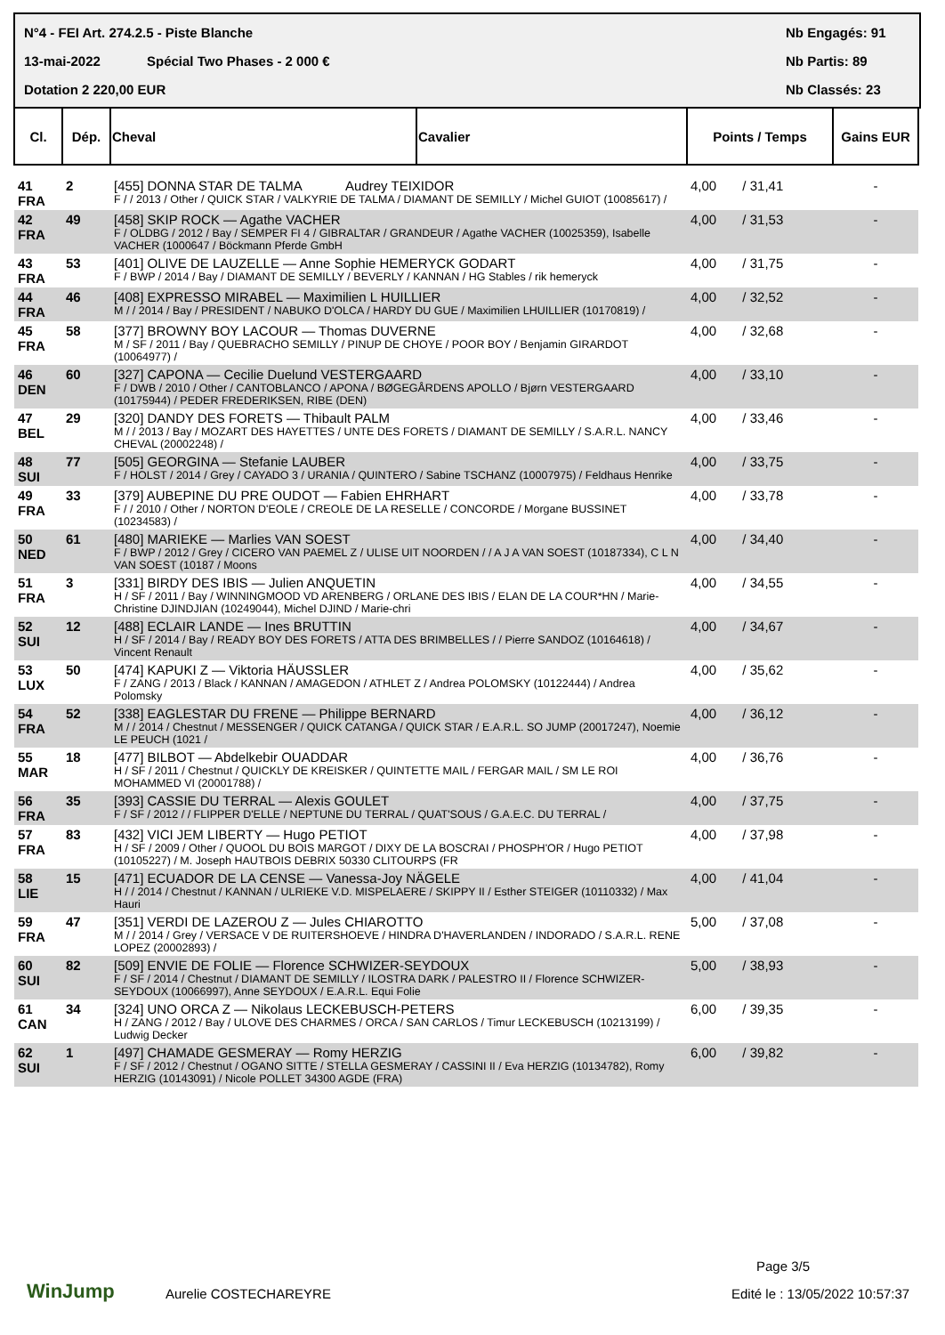N°4 - FEI Art. 274.2.5 - Piste Blanche
Nb Engagés: 91
13-mai-2022 Spécial Two Phases - 2 000 € Nb Partis: 89
Dotation 2 220,00 EUR Nb Classés: 23
| Cl. | Dép. | Cheval | Cavalier | Points / Temps | Gains EUR |
| --- | --- | --- | --- | --- | --- |
| 41 FRA | 2 | [455] DONNA STAR DE TALMA Audrey TEIXIDOR F / / 2013 / Other / QUICK STAR / VALKYRIE DE TALMA / DIAMANT DE SEMILLY / Michel GUIOT (10085617) / | | 4,00 / 31,41 | - |
| 42 FRA | 49 | [458] SKIP ROCK — Agathe VACHER F / OLDBG / 2012 / Bay / SEMPER FI 4 / GIBRALTAR / GRANDEUR / Agathe VACHER (10025359), Isabelle VACHER (1000647 / Böckmann Pferde GmbH | | 4,00 / 31,53 | - |
| 43 FRA | 53 | [401] OLIVE DE LAUZELLE — Anne Sophie HEMERYCK GODART F / BWP / 2014 / Bay / DIAMANT DE SEMILLY / BEVERLY / KANNAN / HG Stables / rik hemeryck | | 4,00 / 31,75 | - |
| 44 FRA | 46 | [408] EXPRESSO MIRABEL — Maximilien L HUILLIER M / / 2014 / Bay / PRESIDENT / NABUKO D'OLCA / HARDY DU GUE / Maximilien LHUILLIER (10170819) / | | 4,00 / 32,52 | - |
| 45 FRA | 58 | [377] BROWNY BOY LACOUR — Thomas DUVERNE M / SF / 2011 / Bay / QUEBRACHO SEMILLY / PINUP DE CHOYE / POOR BOY / Benjamin GIRARDOT (10064977) / | | 4,00 / 32,68 | - |
| 46 DEN | 60 | [327] CAPONA — Cecilie Duelund VESTERGAARD F / DWB / 2010 / Other / CANTOBLANCO / APONA / BØGEGÅRDENS APOLLO / Bjørn VESTERGAARD (10175944) / PEDER FREDERIKSEN, RIBE (DEN) | | 4,00 / 33,10 | - |
| 47 BEL | 29 | [320] DANDY DES FORETS — Thibault PALM M / / 2013 / Bay / MOZART DES HAYETTES / UNTE DES FORETS / DIAMANT DE SEMILLY / S.A.R.L. NANCY CHEVAL (20002248) / | | 4,00 / 33,46 | - |
| 48 SUI | 77 | [505] GEORGINA — Stefanie LAUBER F / HOLST / 2014 / Grey / CAYADO 3 / URANIA / QUINTERO / Sabine TSCHANZ (10007975) / Feldhaus Henrike | | 4,00 / 33,75 | - |
| 49 FRA | 33 | [379] AUBEPINE DU PRE OUDOT — Fabien EHRHART F / / 2010 / Other / NORTON D'EOLE / CREOLE DE LA RESELLE / CONCORDE / Morgane BUSSINET (10234583) / | | 4,00 / 33,78 | - |
| 50 NED | 61 | [480] MARIEKE — Marlies VAN SOEST F / BWP / 2012 / Grey / CICERO VAN PAEMEL Z / ULISE UIT NOORDEN / / A J A VAN SOEST (10187334), C L N VAN SOEST (10187 / Moons | | 4,00 / 34,40 | - |
| 51 FRA | 3 | [331] BIRDY DES IBIS — Julien ANQUETIN H / SF / 2011 / Bay / WINNINGMOOD VD ARENBERG / ORLANE DES IBIS / ELAN DE LA COUR*HN / Marie-Christine DJINDJIAN (10249044), Michel DJIND / Marie-chri | | 4,00 / 34,55 | - |
| 52 SUI | 12 | [488] ECLAIR LANDE — Ines BRUTTIN H / SF / 2014 / Bay / READY BOY DES FORETS / ATTA DES BRIMBELLES / / Pierre SANDOZ (10164618) / Vincent Renault | | 4,00 / 34,67 | - |
| 53 LUX | 50 | [474] KAPUKI Z — Viktoria HÄUSSLER F / ZANG / 2013 / Black / KANNAN / AMAGEDON / ATHLET Z / Andrea POLOMSKY (10122444) / Andrea Polomsky | | 4,00 / 35,62 | - |
| 54 FRA | 52 | [338] EAGLESTAR DU FRENE — Philippe BERNARD M / / 2014 / Chestnut / MESSENGER / QUICK CATANGA / QUICK STAR / E.A.R.L. SO JUMP (20017247), Noemie LE PEUCH (1021 / | | 4,00 / 36,12 | - |
| 55 MAR | 18 | [477] BILBOT — Abdelkebir OUADDAR H / SF / 2011 / Chestnut / QUICKLY DE KREISKER / QUINTETTE MAIL / FERGAR MAIL / SM LE ROI MOHAMMED VI (20001788) / | | 4,00 / 36,76 | - |
| 56 FRA | 35 | [393] CASSIE DU TERRAL — Alexis GOULET F / SF / 2012 / / FLIPPER D'ELLE / NEPTUNE DU TERRAL / QUAT'SOUS / G.A.E.C. DU TERRAL / | | 4,00 / 37,75 | - |
| 57 FRA | 83 | [432] VICI JEM LIBERTY — Hugo PETIOT H / SF / 2009 / Other / QUOOL DU BOIS MARGOT / DIXY DE LA BOSCRAI / PHOSPH'OR / Hugo PETIOT (10105227) / M. Joseph HAUTBOIS DEBRIX 50330 CLITOURPS (FR | | 4,00 / 37,98 | - |
| 58 LIE | 15 | [471] ECUADOR DE LA CENSE — Vanessa-Joy NÄGELE H / / 2014 / Chestnut / KANNAN / ULRIEKE V.D. MISPELAERE / SKIPPY II / Esther STEIGER (10110332) / Max Hauri | | 4,00 / 41,04 | - |
| 59 FRA | 47 | [351] VERDI DE LAZEROU Z — Jules CHIAROTTO M / / 2014 / Grey / VERSACE V DE RUITERSHOEVE / HINDRA D'HAVERLANDEN / INDORADO / S.A.R.L. RENE LOPEZ (20002893) / | | 5,00 / 37,08 | - |
| 60 SUI | 82 | [509] ENVIE DE FOLIE — Florence SCHWIZER-SEYDOUX F / SF / 2014 / Chestnut / DIAMANT DE SEMILLY / ILOSTRA DARK / PALESTRO II / Florence SCHWIZER-SEYDOUX (10066997), Anne SEYDOUX / E.A.R.L. Equi Folie | | 5,00 / 38,93 | - |
| 61 CAN | 34 | [324] UNO ORCA Z — Nikolaus LECKEBUSCH-PETERS H / ZANG / 2012 / Bay / ULOVE DES CHARMES / ORCA / SAN CARLOS / Timur LECKEBUSCH (10213199) / Ludwig Decker | | 6,00 / 39,35 | - |
| 62 SUI | 1 | [497] CHAMADE GESMERAY — Romy HERZIG F / SF / 2012 / Chestnut / OGANO SITTE / STELLA GESMERAY / CASSINI II / Eva HERZIG (10134782), Romy HERZIG (10143091) / Nicole POLLET 34300 AGDE (FRA) | | 6,00 / 39,82 | - |
Page 3/5
WinJump Aurelie COSTECHAREYRE Edité le : 13/05/2022 10:57:37